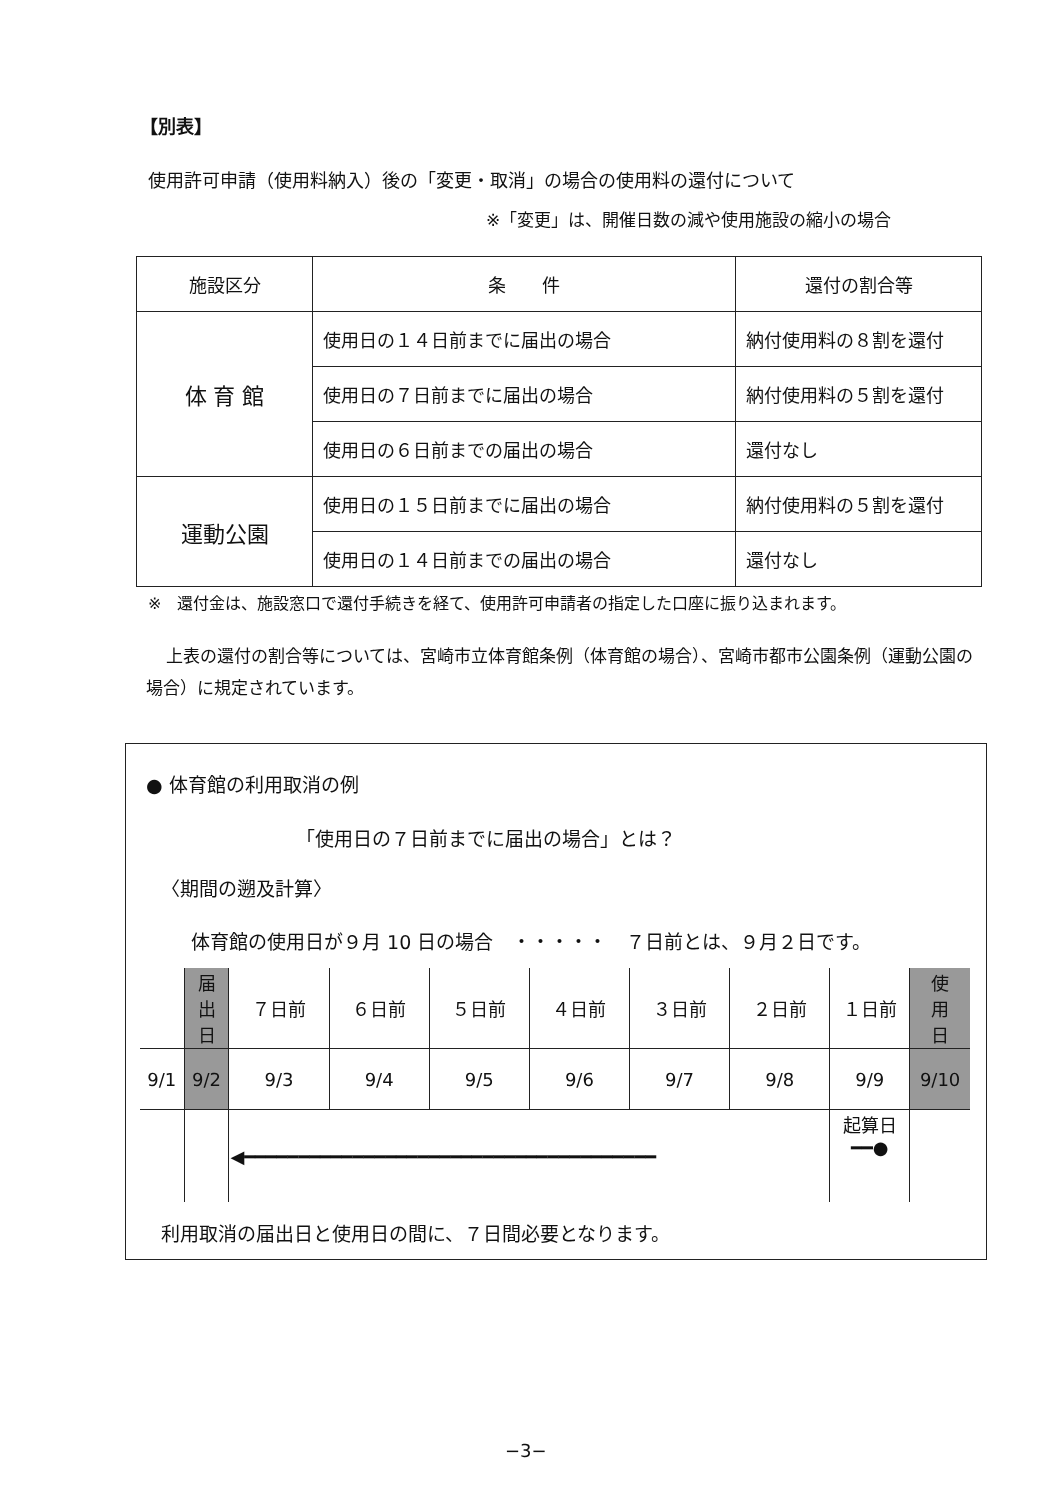【別表】
使用許可申請（使用料納入）後の「変更・取消」の場合の使用料の還付について
※「変更」は、開催日数の減や使用施設の縮小の場合
| 施設区分 | 条 件 | 還付の割合等 |
| --- | --- | --- |
| 体 育 館 | 使用日の１４日前までに届出の場合 | 納付使用料の８割を還付 |
| | 使用日の７日前までに届出の場合 | 納付使用料の５割を還付 |
| | 使用日の６日前までの届出の場合 | 還付なし |
| 運動公園 | 使用日の１５日前までに届出の場合 | 納付使用料の５割を還付 |
| | 使用日の１４日前までの届出の場合 | 還付なし |
※　還付金は、施設窓口で還付手続きを経て、使用許可申請者の指定した口座に振り込まれます。
上表の還付の割合等については、宮崎市立体育館条例（体育館の場合）、宮崎市都市公園条例（運動公園の場合）に規定されています。
● 体育館の利用取消の例
「使用日の７日前までに届出の場合」とは？
〈期間の遡及計算〉
体育館の使用日が９月 10 日の場合　・・・・・　７日前とは、９月２日です。
| | 届 出 日 | ７日前 | ６日前 | ５日前 | ４日前 | ３日前 | ２日前 | １日前 | 使 用 日 |
| 9/1 | 9/2 | 9/3 | 9/4 | 9/5 | 9/6 | 9/7 | 9/8 | 9/9 | 9/10 |
| | | ◀━━━━━━━━━━━━━━━━━━━━━━━━━━━━━━━━━━━━━━ | | | | | | 起算日 ━━● | |
利用取消の届出日と使用日の間に、７日間必要となります。
−3−